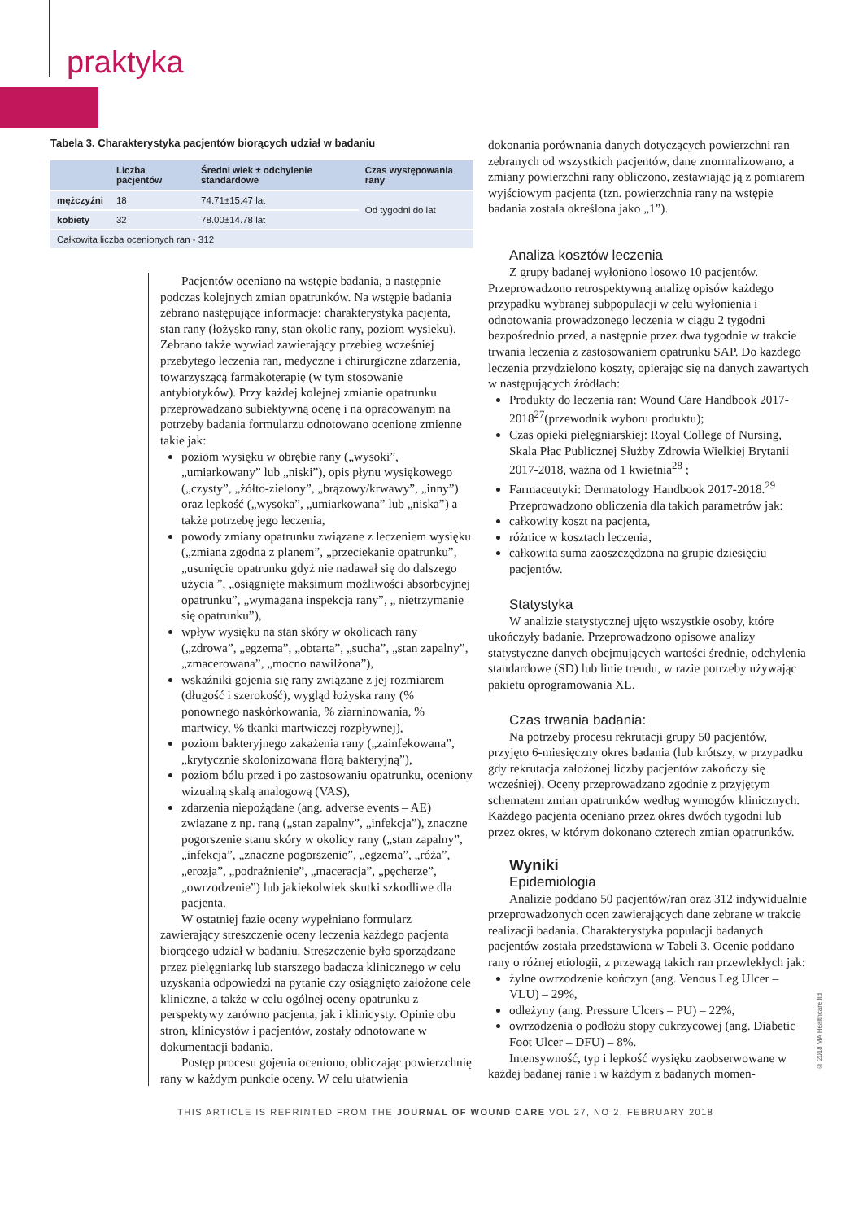praktyka
Tabela 3. Charakterystyka pacjentów biorących udział w badaniu
| | Liczba pacjentów | Średni wiek ± odchylenie standardowe | Czas występowania rany |
| --- | --- | --- | --- |
| mężczyźni | 18 | 74.71±15.47 lat | Od tygodni do lat |
| kobiety | 32 | 78.00±14.78 lat | |
| Całkowita liczba ocenionych ran - 312 | | | |
Pacjentów oceniano na wstępie badania, a następnie podczas kolejnych zmian opatrunków. Na wstępie badania zebrano następujące informacje: charakterystyka pacjenta, stan rany (łożysko rany, stan okolic rany, poziom wysięku). Zebrano także wywiad zawierający przebieg wcześniej przebytego leczenia ran, medyczne i chirurgiczne zdarzenia, towarzyszącą farmakoterapię (w tym stosowanie antybiotyków). Przy każdej kolejnej zmianie opatrunku przeprowadzano subiektywną ocenę i na opracowanym na potrzeby badania formularzu odnotowano ocenione zmienne takie jak:
poziom wysięku w obrębie rany („wysoki”, „umiarkowany” lub „niski”), opis płynu wysiękowego („czysty”, „żółto-zielony”, „brązowy/krwawy”, „inny”) oraz lepkość („wysoka”, „umiarkowana” lub „niska”) a także potrzebę jego leczenia,
powody zmiany opatrunku związane z leczeniem wysięku („zmiana zgodna z planem”, „przeciekanie opatrunku”, „usunięcie opatrunku gdyż nie nadawał się do dalszego użycia ”, „osiągnięte maksimum możliwości absorbcyjnej opatrunku”, „wymagana inspekcja rany”, „ nietrzymanie się opatrunku”),
wpływ wysięku na stan skóry w okolicach rany („zdrowa”, „egzema”, „obtarta”, „sucha”, „stan zapalny”, „zmacerowana”, „mocno nawilżona”),
wskaźniki gojenia się rany związane z jej rozmiarem (długość i szerokość), wygląd łożyska rany (% ponownego naskórkowania, % ziarninowania, % martwicy, % tkanki martwiczej rozpływnej),
poziom bakteryjnego zakażenia rany („zainfekowana”, „krytycznie skolonizowana florą bakteryjną”),
poziom bólu przed i po zastosowaniu opatrunku, oceniony wizualną skalą analogową (VAS),
zdarzenia niepożądane (ang. adverse events – AE) związane z np. raną („stan zapalny”, „infekcja”), znaczne pogorszenie stanu skóry w okolicy rany („stan zapalny”, „infekcja”, „znaczne pogorszenie”, „egzema”, „róża”, „erozja”, „podrażnienie”, „maceracja”, „pęcherze”, „owrzodzenie”) lub jakiekolwiek skutki szkodliwe dla pacjenta.
W ostatniej fazie oceny wypełniano formularz zawierający streszczenie oceny leczenia każdego pacjenta biorącego udział w badaniu. Streszczenie było sporządzane przez pielęgniarkę lub starszego badacza klinicznego w celu uzyskania odpowiedzi na pytanie czy osiągnięto założone cele kliniczne, a także w celu ogólnej oceny opatrunku z perspektywy zarówno pacjenta, jak i klinicysty. Opinie obu stron, klinicystów i pacjentów, zostały odnotowane w dokumentacji badania.
Postęp procesu gojenia oceniono, obliczając powierzchnię rany w każdym punkcie oceny. W celu ułatwienia
dokonania porównania danych dotyczących powierzchni ran zebranych od wszystkich pacjentów, dane znormalizowano, a zmiany powierzchni rany obliczono, zestawiając ją z pomiarem wyjściowym pacjenta (tzn. powierzchnia rany na wstępie badania została określona jako „1”).
Analiza kosztów leczenia
Z grupy badanej wyłoniono losowo 10 pacjentów. Przeprowadzono retrospektywną analizę opisów każdego przypadku wybranej subpopulacji w celu wyłonienia i odnotowania prowadzonego leczenia w ciągu 2 tygodni bezpośrednio przed, a następnie przez dwa tygodnie w trakcie trwania leczenia z zastosowaniem opatrunku SAP. Do każdego leczenia przydzielono koszty, opierając się na danych zawartych w następujących źródłach:
Produkty do leczenia ran: Wound Care Handbook 2017-2018<sup>27</sup>(przewodnik wyboru produktu);
Czas opieki pielęgniarskiej: Royal College of Nursing, Skala Płac Publicznej Służby Zdrowia Wielkiej Brytanii 2017-2018, ważna od 1 kwietnia<sup>28</sup> ;
Farmaceutyki: Dermatology Handbook 2017-2018.<sup>29</sup>
Przeprowadzono obliczenia dla takich parametrów jak:
całkowity koszt na pacjenta,
różnice w kosztach leczenia,
całkowita suma zaoszczędzona na grupie dziesięciu pacjentów.
Statystyka
W analizie statystycznej ujęto wszystkie osoby, które ukończyły badanie. Przeprowadzono opisowe analizy statystyczne danych obejmujących wartości średnie, odchylenia standardowe (SD) lub linie trendu, w razie potrzeby używając pakietu oprogramowania XL.
Czas trwania badania:
Na potrzeby procesu rekrutacji grupy 50 pacjentów, przyjęto 6-miesięczny okres badania (lub krótszy, w przypadku gdy rekrutacja założonej liczby pacjentów zakończy się wcześniej). Oceny przeprowadzano zgodnie z przyjętym schematem zmian opatrunków według wymogów klinicznych. Każdego pacjenta oceniano przez okres dwóch tygodni lub przez okres, w którym dokonano czterech zmian opatrunków.
Wyniki
Epidemiologia
Analizie poddano 50 pacjentów/ran oraz 312 indywidualnie przeprowadzonych ocen zawierających dane zebrane w trakcie realizacji badania. Charakterystyka populacji badanych pacjentów została przedstawiona w Tabeli 3. Ocenie poddano rany o różnej etiologii, z przewagą takich ran przewlekłych jak:
żylne owrzodzenie kończyn (ang. Venous Leg Ulcer – VLU) – 29%,
odleżyny (ang. Pressure Ulcers – PU) – 22%,
owrzodzenia o podłożu stopy cukrzycowej (ang. Diabetic Foot Ulcer – DFU) – 8%.
Intensywność, typ i lepkość wysięku zaobserwowane w każdej badanej ranie i w każdym z badanych momen-
© 2018 MA Healthcare ltd
THIS ARTICLE IS REPRINTED FROM THE JOURNAL OF WOUND CARE VOL 27, NO 2, FEBRUARY 2018